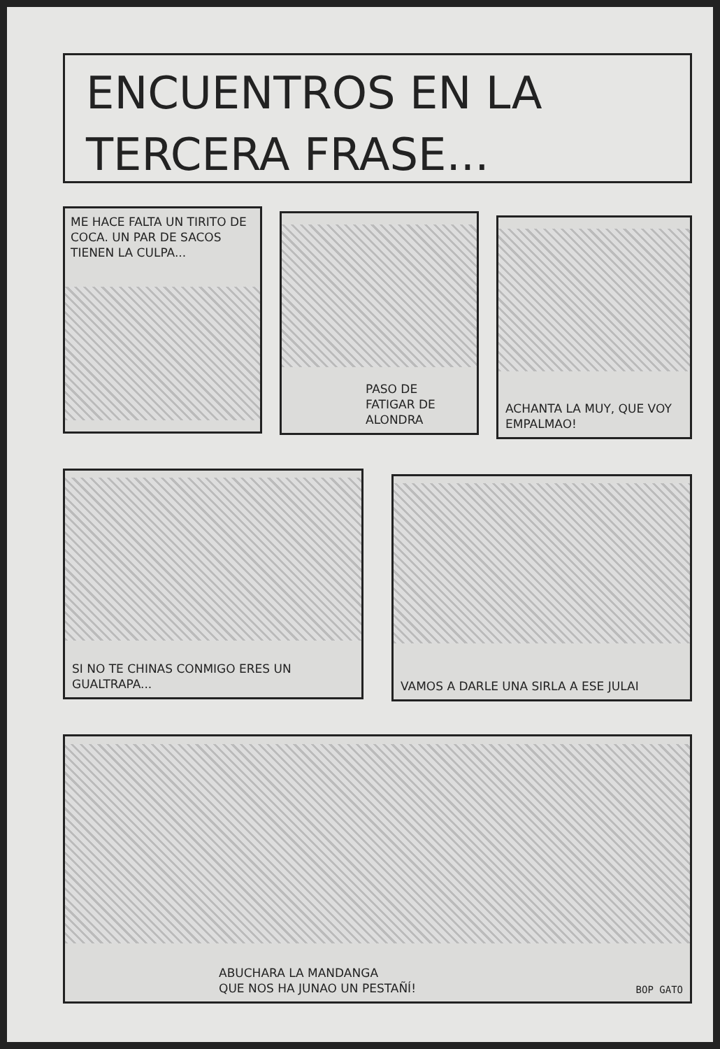ENCUENTROS EN LA
TERCERA FRASE...
ME HACE FALTA UN TIRITO DE COCA. UN PAR DE SACOS TIENEN LA CULPA...
PASO DE FATIGAR DE ALONDRA
ACHANTA LA MUY, QUE VOY EMPALMAO!
SI NO TE CHINAS CONMIGO ERES UN GUALTRAPA...
VAMOS A DARLE UNA SIRLA A ESE JULAI
ABUCHARA LA MANDANGA
QUE NOS HA JUNAO UN PESTAÑÍ!
BOP GATO